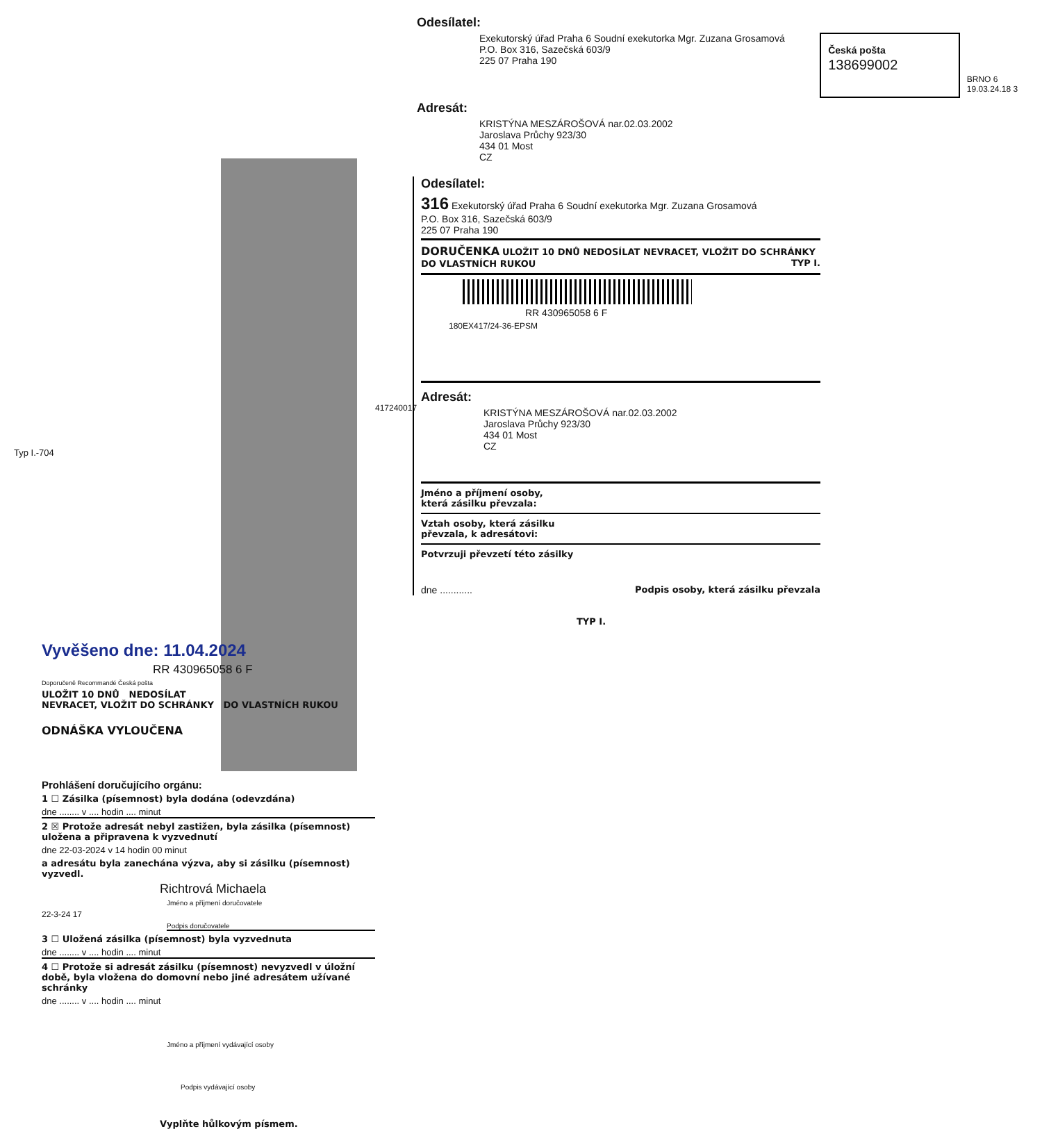Vyvěšeno dne: 11.04.2024
RR 430965058 6 F
Doporučeně Recommandé Česká pošta
ULOŽIT 10 DNŮ NEDOSÍLAT
NEVRACET, VLOŽIT DO SCHRÁNKY DO VLASTNÍCH RUKOU
ODNÁŠKA VYLOUČENA
Prohlášení doručujícího orgánu:
1 ☐ Zásilka (písemnost) byla dodána (odevzdána)
dne ........ v .... hodin .... minut
2 ☒ Protože adresát nebyl zastižen, byla zásilka (písemnost) uložena a připravena k vyzvednutí
dne 22-03-2024 v 14 hodin 00 minut
a adresátu byla zanechána výzva, aby si zásilku (písemnost) vyzvedl.
Richtrová Michaela
Jméno a příjmení doručovatele
22-3-24 17
Podpis doručovatele
3 ☐ Uložená zásilka (písemnost) byla vyzvednuta
dne ........ v .... hodin .... minut
4 ☐ Protože si adresát zásilku (písemnost) nevyzvedl v úložní době, byla vložena do domovní nebo jiné adresátem užívané schránky
dne ........ v .... hodin .... minut
Jméno a příjmení vydávající osoby
Podpis vydávající osoby
Vyplňte hůlkovým písmem.
Typ I.-704
417240017
Odesílatel:
Exekutorský úřad Praha 6 Soudní exekutorka Mgr. Zuzana Grosamová
P.O. Box 316, Sazečská 603/9
225 07 Praha 190
Česká pošta 138699002
BRNO 6 19.03.24.18 3
Adresát:
KRISTÝNA MESZÁROŠOVÁ nar.02.03.2002
Jaroslava Průchy 923/30
434 01 Most
CZ
Odesílatel:
316 Exekutorský úřad Praha 6 Soudní exekutorka Mgr. Zuzana Grosamová
P.O. Box 316, Sazečská 603/9
225 07 Praha 190
DORUČENKA ULOŽIT 10 DNŮ NEDOSÍLAT NEVRACET, VLOŽIT DO SCHRÁNKY DO VLASTNÍCH RUKOU TYP I.
RR 430965058 6 F
180EX417/24-36-EPSM
Adresát:
KRISTÝNA MESZÁROŠOVÁ nar.02.03.2002
Jaroslava Průchy 923/30
434 01 Most
CZ
Jméno a příjmení osoby,
která zásilku převzala:
Vztah osoby, která zásilku
převzala, k adresátovi:
Potvrzuji převzetí této zásilky
dne ............ Podpis osoby, která zásilku převzala
TYP I.